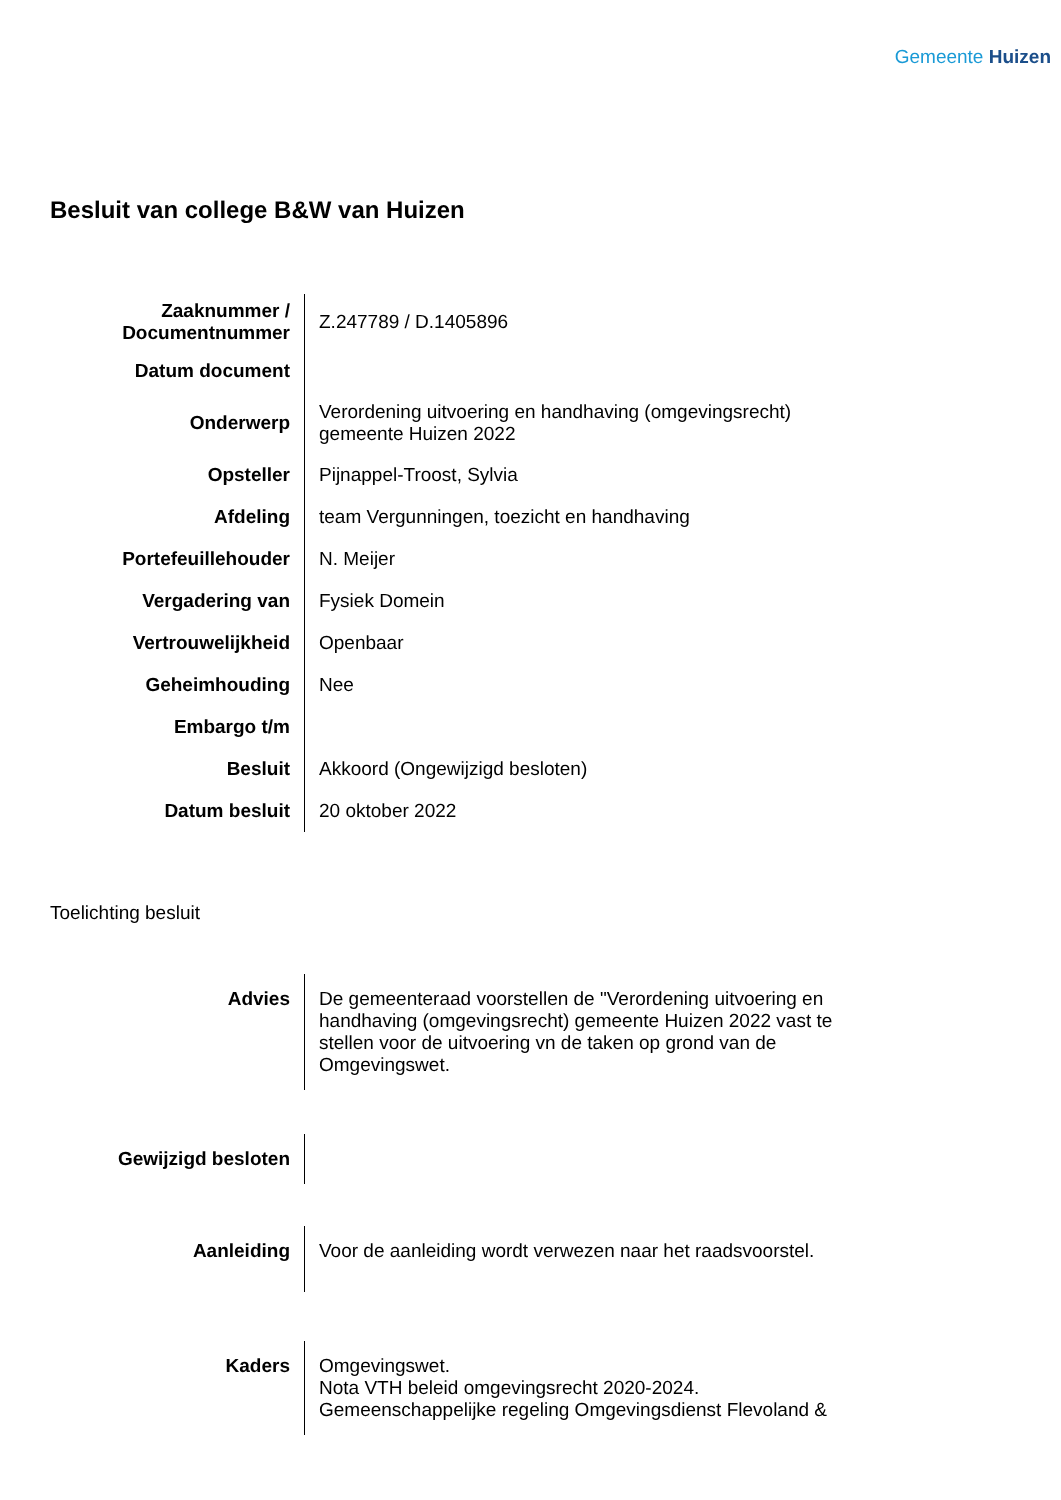Gemeente Huizen
Besluit van college B&W van Huizen
| Zaaknummer / Documentnummer | Z.247789 / D.1405896 |
| Datum document | |
| Onderwerp | Verordening uitvoering en handhaving (omgevingsrecht) gemeente Huizen 2022 |
| Opsteller | Pijnappel-Troost, Sylvia |
| Afdeling | team Vergunningen, toezicht en handhaving |
| Portefeuillehouder | N. Meijer |
| Vergadering van | Fysiek Domein |
| Vertrouwelijkheid | Openbaar |
| Geheimhouding | Nee |
| Embargo t/m | |
| Besluit | Akkoord (Ongewijzigd besloten) |
| Datum besluit | 20 oktober 2022 |
Toelichting besluit
| Advies | De gemeenteraad voorstellen de "Verordening uitvoering en handhaving (omgevingsrecht) gemeente Huizen 2022 vast te stellen voor de uitvoering vn de taken op grond van de Omgevingswet. |
| Gewijzigd besloten | |
| Aanleiding | Voor de aanleiding wordt verwezen naar het raadsvoorstel. |
| Kaders | Omgevingswet. Nota VTH beleid omgevingsrecht 2020-2024. Gemeenschappelijke regeling Omgevingsdienst Flevoland & |